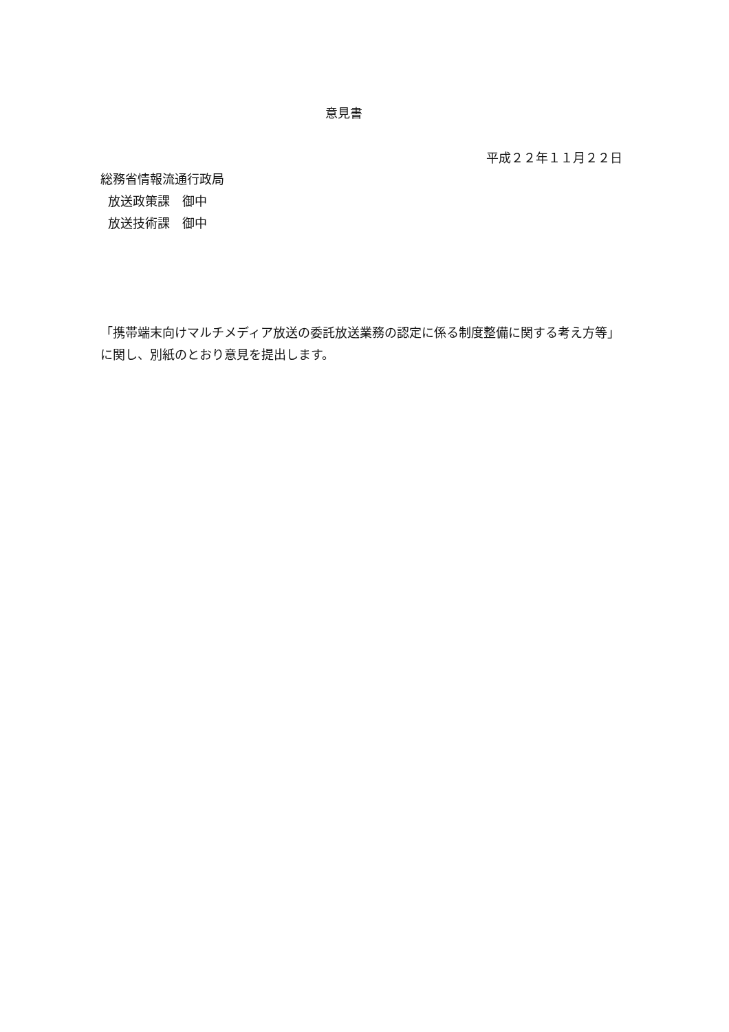意見書
平成２２年１１月２２日
総務省情報流通行政局
放送政策課　御中
放送技術課　御中
「携帯端末向けマルチメディア放送の委託放送業務の認定に係る制度整備に関する考え方等」に関し、別紙のとおり意見を提出します。